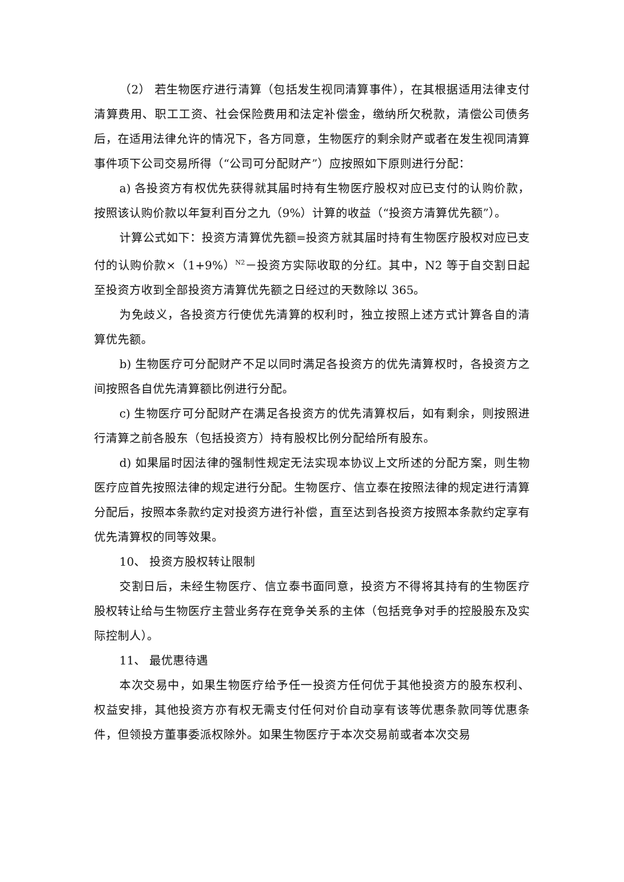（2） 若生物医疗进行清算（包括发生视同清算事件），在其根据适用法律支付清算费用、职工工资、社会保险费用和法定补偿金，缴纳所欠税款，清偿公司债务后，在适用法律允许的情况下，各方同意，生物医疗的剩余财产或者在发生视同清算事件项下公司交易所得（“公司可分配财产”）应按照如下原则进行分配：
a) 各投资方有权优先获得就其届时持有生物医疗股权对应已支付的认购价款，按照该认购价款以年复利百分之九（9%）计算的收益（“投资方清算优先额”）。
计算公式如下：投资方清算优先额=投资方就其届时持有生物医疗股权对应已支付的认购价款×（1+9%）<sup>N2</sup>－投资方实际收取的分红。其中，N2 等于自交割日起至投资方收到全部投资方清算优先额之日经过的天数除以 365。
为免歧义，各投资方行使优先清算的权利时，独立按照上述方式计算各自的清算优先额。
b) 生物医疗可分配财产不足以同时满足各投资方的优先清算权时，各投资方之间按照各自优先清算额比例进行分配。
c) 生物医疗可分配财产在满足各投资方的优先清算权后，如有剩余，则按照进行清算之前各股东（包括投资方）持有股权比例分配给所有股东。
d) 如果届时因法律的强制性规定无法实现本协议上文所述的分配方案，则生物医疗应首先按照法律的规定进行分配。生物医疗、信立泰在按照法律的规定进行清算分配后，按照本条款约定对投资方进行补偿，直至达到各投资方按照本条款约定享有优先清算权的同等效果。
10、 投资方股权转让限制
交割日后，未经生物医疗、信立泰书面同意，投资方不得将其持有的生物医疗股权转让给与生物医疗主营业务存在竞争关系的主体（包括竞争对手的控股股东及实际控制人）。
11、 最优惠待遇
本次交易中，如果生物医疗给予任一投资方任何优于其他投资方的股东权利、权益安排，其他投资方亦有权无需支付任何对价自动享有该等优惠条款同等优惠条件，但领投方董事委派权除外。如果生物医疗于本次交易前或者本次交易